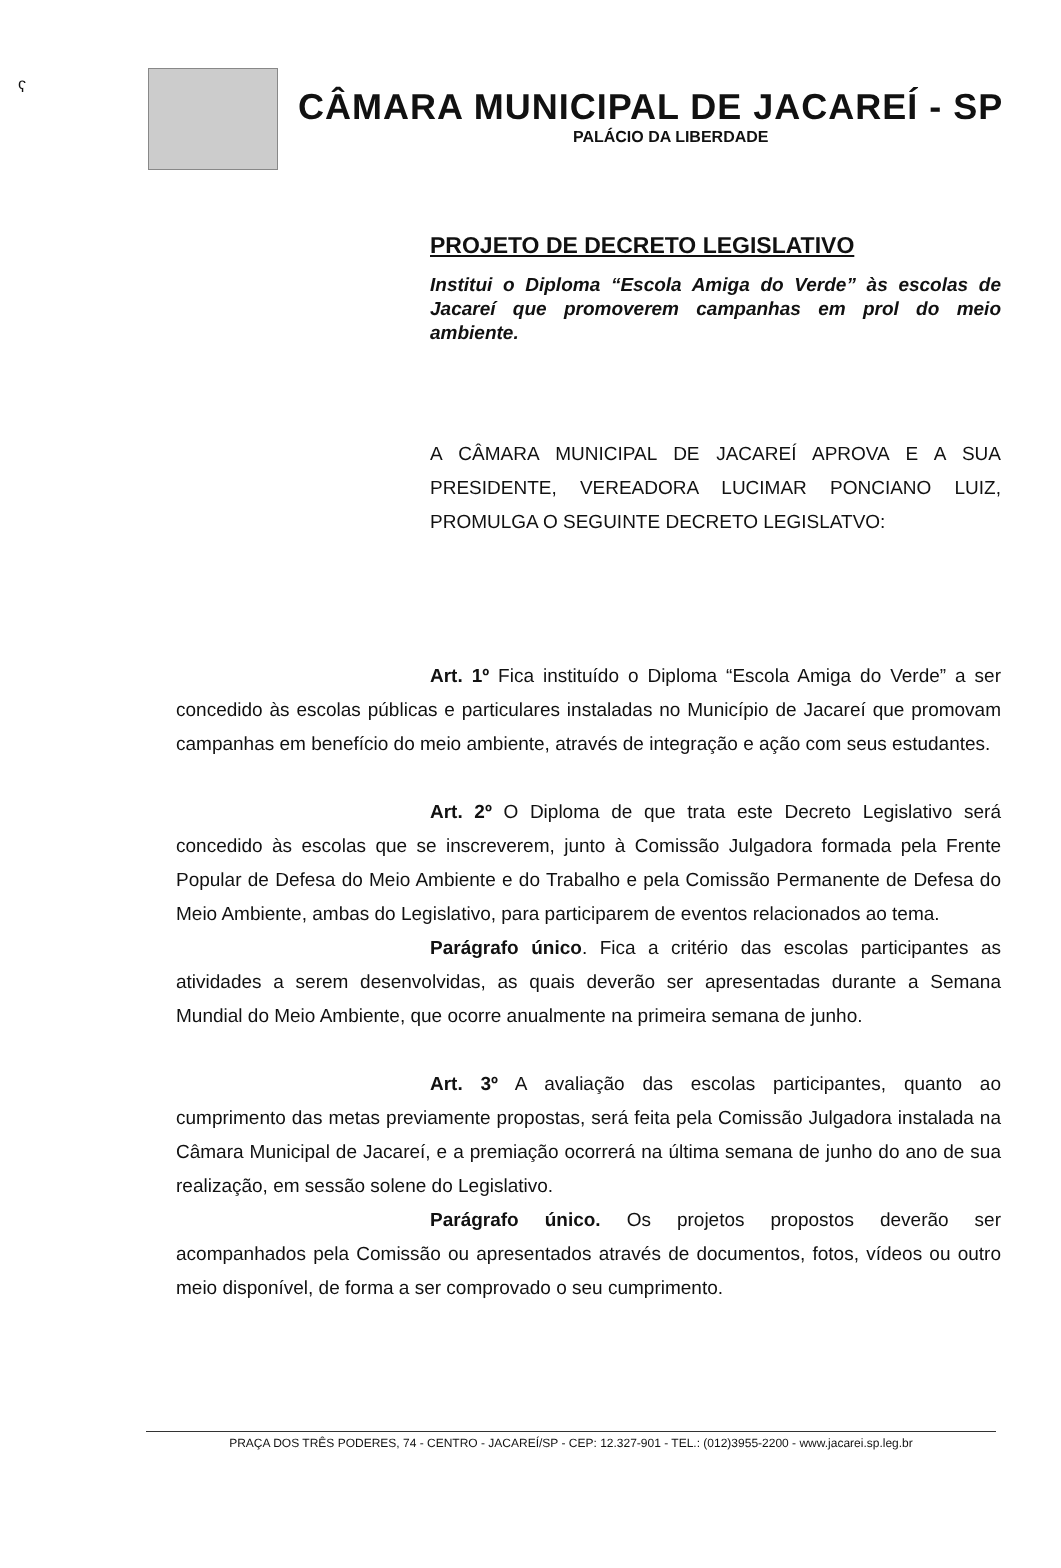ʕ
CÂMARA MUNICIPAL DE JACAREÍ - SP
PALÁCIO DA LIBERDADE
PROJETO DE DECRETO LEGISLATIVO
Institui o Diploma “Escola Amiga do Verde” às escolas de Jacareí que promoverem campanhas em prol do meio ambiente.
A CÂMARA MUNICIPAL DE JACAREÍ APROVA E A SUA PRESIDENTE, VEREADORA LUCIMAR PONCIANO LUIZ, PROMULGA O SEGUINTE DECRETO LEGISLATVO:
Art. 1º Fica instituído o Diploma “Escola Amiga do Verde” a ser concedido às escolas públicas e particulares instaladas no Município de Jacareí que promovam campanhas em benefício do meio ambiente, através de integração e ação com seus estudantes.
Art. 2º O Diploma de que trata este Decreto Legislativo será concedido às escolas que se inscreverem, junto à Comissão Julgadora formada pela Frente Popular de Defesa do Meio Ambiente e do Trabalho e pela Comissão Permanente de Defesa do Meio Ambiente, ambas do Legislativo, para participarem de eventos relacionados ao tema.
Parágrafo único. Fica a critério das escolas participantes as atividades a serem desenvolvidas, as quais deverão ser apresentadas durante a Semana Mundial do Meio Ambiente, que ocorre anualmente na primeira semana de junho.
Art. 3º A avaliação das escolas participantes, quanto ao cumprimento das metas previamente propostas, será feita pela Comissão Julgadora instalada na Câmara Municipal de Jacareí, e a premiação ocorrerá na última semana de junho do ano de sua realização, em sessão solene do Legislativo.
Parágrafo único. Os projetos propostos deverão ser acompanhados pela Comissão ou apresentados através de documentos, fotos, vídeos ou outro meio disponível, de forma a ser comprovado o seu cumprimento.
PRAÇA DOS TRÊS PODERES, 74 - CENTRO - JACAREÍ/SP - CEP: 12.327-901 - TEL.: (012)3955-2200 - www.jacarei.sp.leg.br